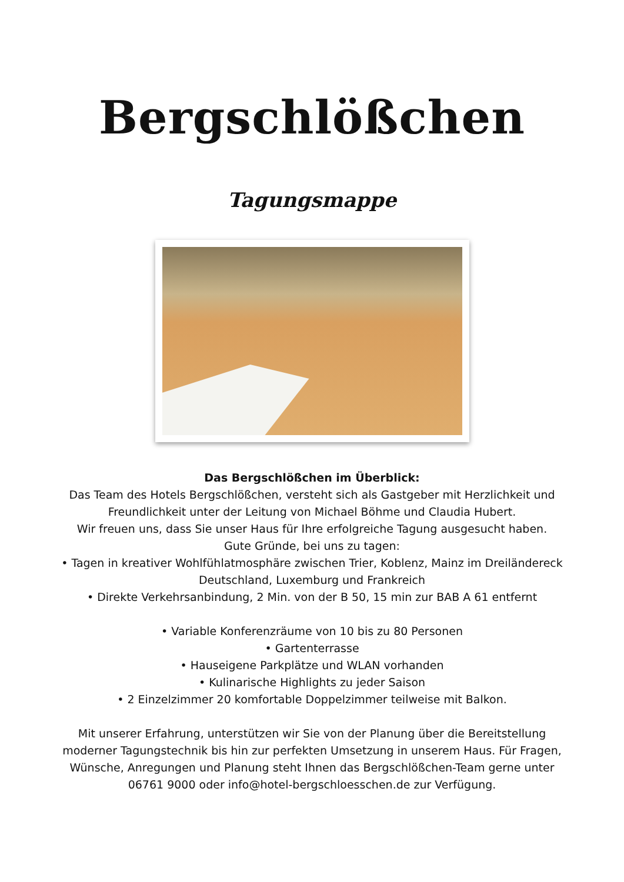Bergschlößchen
Tagungsmappe
Das Bergschlößchen im Überblick:
Das Team des Hotels Bergschlößchen, versteht sich als Gastgeber mit Herzlichkeit und Freundlichkeit unter der Leitung von Michael Böhme und Claudia Hubert.
Wir freuen uns, dass Sie unser Haus für Ihre erfolgreiche Tagung ausgesucht haben.
Gute Gründe, bei uns zu tagen:
• Tagen in kreativer Wohlfühlatmosphäre zwischen Trier, Koblenz, Mainz im Dreiländereck Deutschland, Luxemburg und Frankreich
• Direkte Verkehrsanbindung, 2 Min. von der B 50, 15 min zur BAB A 61 entfernt
• Variable Konferenzräume von 10 bis zu 80 Personen
• Gartenterrasse
• Hauseigene Parkplätze und WLAN vorhanden
• Kulinarische Highlights zu jeder Saison
• 2 Einzelzimmer 20 komfortable Doppelzimmer teilweise mit Balkon.
Mit unserer Erfahrung, unterstützen wir Sie von der Planung über die Bereitstellung moderner Tagungstechnik bis hin zur perfekten Umsetzung in unserem Haus. Für Fragen, Wünsche, Anregungen und Planung steht Ihnen das Bergschlößchen-Team gerne unter 06761 9000 oder info@hotel-bergschloesschen.de zur Verfügung.